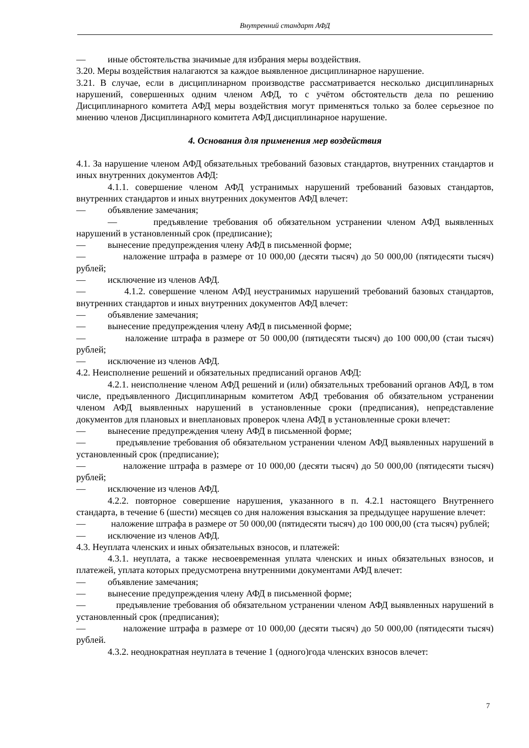Внутренний стандарт АФД
— иные обстоятельства значимые для избрания меры воздействия.
3.20. Меры воздействия налагаются за каждое выявленное дисциплинарное нарушение.
3.21. В случае, если в дисциплинарном производстве рассматривается несколько дисциплинарных нарушений, совершенных одним членом АФД, то с учётом обстоятельств дела по решению Дисциплинарного комитета АФД меры воздействия могут применяться только за более серьезное по мнению членов Дисциплинарного комитета АФД дисциплинарное нарушение.
4. Основания для применения мер воздействия
4.1. За нарушение членом АФД обязательных требований базовых стандартов, внутренних стандартов и иных внутренних документов АФД:
4.1.1. совершение членом АФД устранимых нарушений требований базовых стандартов, внутренних стандартов и иных внутренних документов АФД влечет:
— объявление замечания;
— предъявление требования об обязательном устранении членом АФД выявленных нарушений в установленный срок (предписание);
— вынесение предупреждения члену АФД в письменной форме;
— наложение штрафа в размере от 10 000,00 (десяти тысяч) до 50 000,00 (пятидесяти тысяч) рублей;
— исключение из членов АФД.
— 4.1.2. совершение членом АФД неустранимых нарушений требований базовых стандартов, внутренних стандартов и иных внутренних документов АФД влечет:
— объявление замечания;
— вынесение предупреждения члену АФД в письменной форме;
— наложение штрафа в размере от 50 000,00 (пятидесяти тысяч) до 100 000,00 (стаи тысяч) рублей;
— исключение из членов АФД.
4.2. Неисполнение решений и обязательных предписаний органов АФД:
4.2.1. неисполнение членом АФД решений и (или) обязательных требований органов АФД, в том числе, предъявленного Дисциплинарным комитетом АФД требования об обязательном устранении членом АФД выявленных нарушений в установленные сроки (предписания), непредставление документов для плановых и внеплановых проверок члена АФД в установленные сроки влечет:
— вынесение предупреждения члену АФД в письменной форме;
— предъявление требования об обязательном устранении членом АФД выявленных нарушений в установленный срок (предписание);
— наложение штрафа в размере от 10 000,00 (десяти тысяч) до 50 000,00 (пятидесяти тысяч) рублей;
— исключение из членов АФД.
4.2.2. повторное совершение нарушения, указанного в п. 4.2.1 настоящего Внутреннего стандарта, в течение 6 (шести) месяцев со дня наложения взыскания за предыдущее нарушение влечет:
— наложение штрафа в размере от 50 000,00 (пятидесяти тысяч) до 100 000,00 (ста тысяч) рублей;
— исключение из членов АФД.
4.3. Неуплата членских и иных обязательных взносов, и платежей:
4.3.1. неуплата, а также несвоевременная уплата членских и иных обязательных взносов, и платежей, уплата которых предусмотрена внутренними документами АФД влечет:
— объявление замечания;
— вынесение предупреждения члену АФД в письменной форме;
— предъявление требования об обязательном устранении членом АФД выявленных нарушений в установленный срок (предписания);
— наложение штрафа в размере от 10 000,00 (десяти тысяч) до 50 000,00 (пятидесяти тысяч) рублей.
4.3.2. неоднократная неуплата в течение 1 (одного)года членских взносов влечет:
7